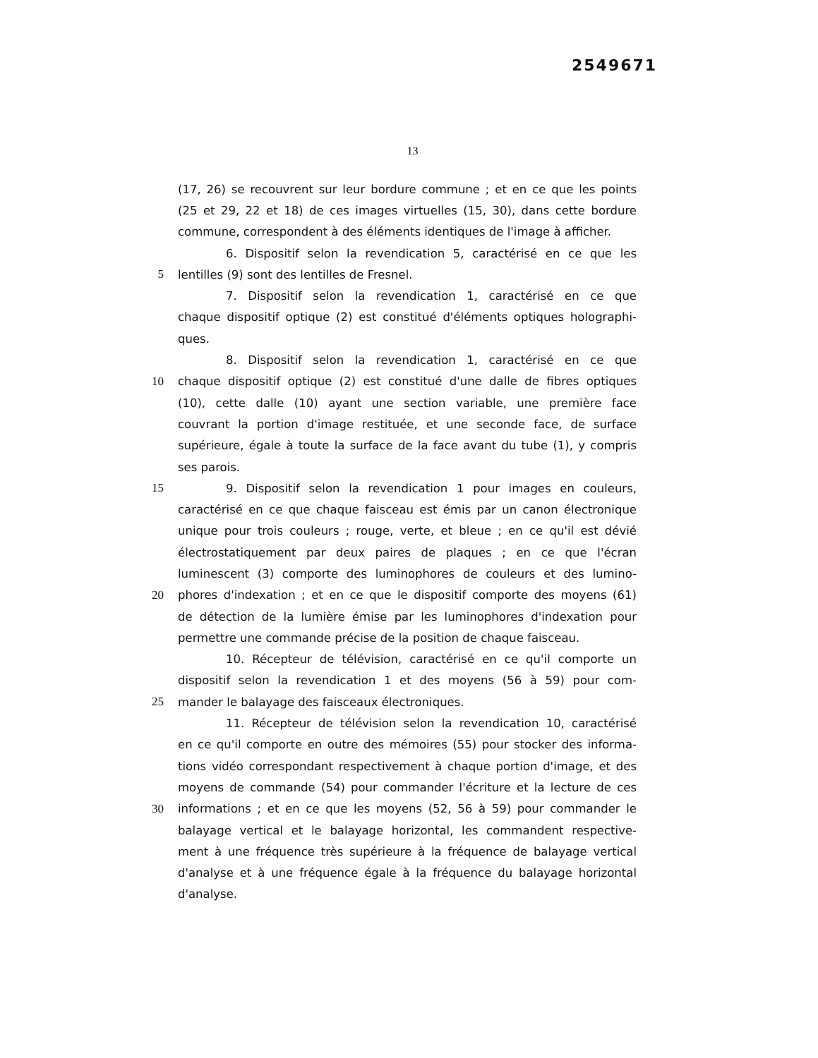2549671
13
(17, 26) se recouvrent sur leur bordure commune ; et en ce que les points
(25 et 29, 22 et 18) de ces images virtuelles (15, 30), dans cette bordure
commune, correspondent à des éléments identiques de l'image à afficher.
6. Dispositif selon la revendication 5, caractérisé en ce que les
5 lentilles (9) sont des lentilles de Fresnel.
7. Dispositif selon la revendication 1, caractérisé en ce que
chaque dispositif optique (2) est constitué d'éléments optiques holographi-
ques.
8. Dispositif selon la revendication 1, caractérisé en ce que
10 chaque dispositif optique (2) est constitué d'une dalle de fibres optiques
(10), cette dalle (10) ayant une section variable, une première face
couvrant la portion d'image restituée, et une seconde face, de surface
supérieure, égale à toute la surface de la face avant du tube (1), y compris
ses parois.
15 9. Dispositif selon la revendication 1 pour images en couleurs,
caractérisé en ce que chaque faisceau est émis par un canon électronique
unique pour trois couleurs ; rouge, verte, et bleue ; en ce qu'il est dévié
électrostatiquement par deux paires de plaques ; en ce que l'écran
luminescent (3) comporte des luminophores de couleurs et des lumino-
20 phores d'indexation ; et en ce que le dispositif comporte des moyens (61)
de détection de la lumière émise par les luminophores d'indexation pour
permettre une commande précise de la position de chaque faisceau.
10. Récepteur de télévision, caractérisé en ce qu'il comporte un
dispositif selon la revendication 1 et des moyens (56 à 59) pour com-
25 mander le balayage des faisceaux électroniques.
11. Récepteur de télévision selon la revendication 10, caractérisé
en ce qu'il comporte en outre des mémoires (55) pour stocker des informa-
tions vidéo correspondant respectivement à chaque portion d'image, et des
moyens de commande (54) pour commander l'écriture et la lecture de ces
30 informations ; et en ce que les moyens (52, 56 à 59) pour commander le
balayage vertical et le balayage horizontal, les commandent respective-
ment à une fréquence très supérieure à la fréquence de balayage vertical
d'analyse et à une fréquence égale à la fréquence du balayage horizontal
d'analyse.